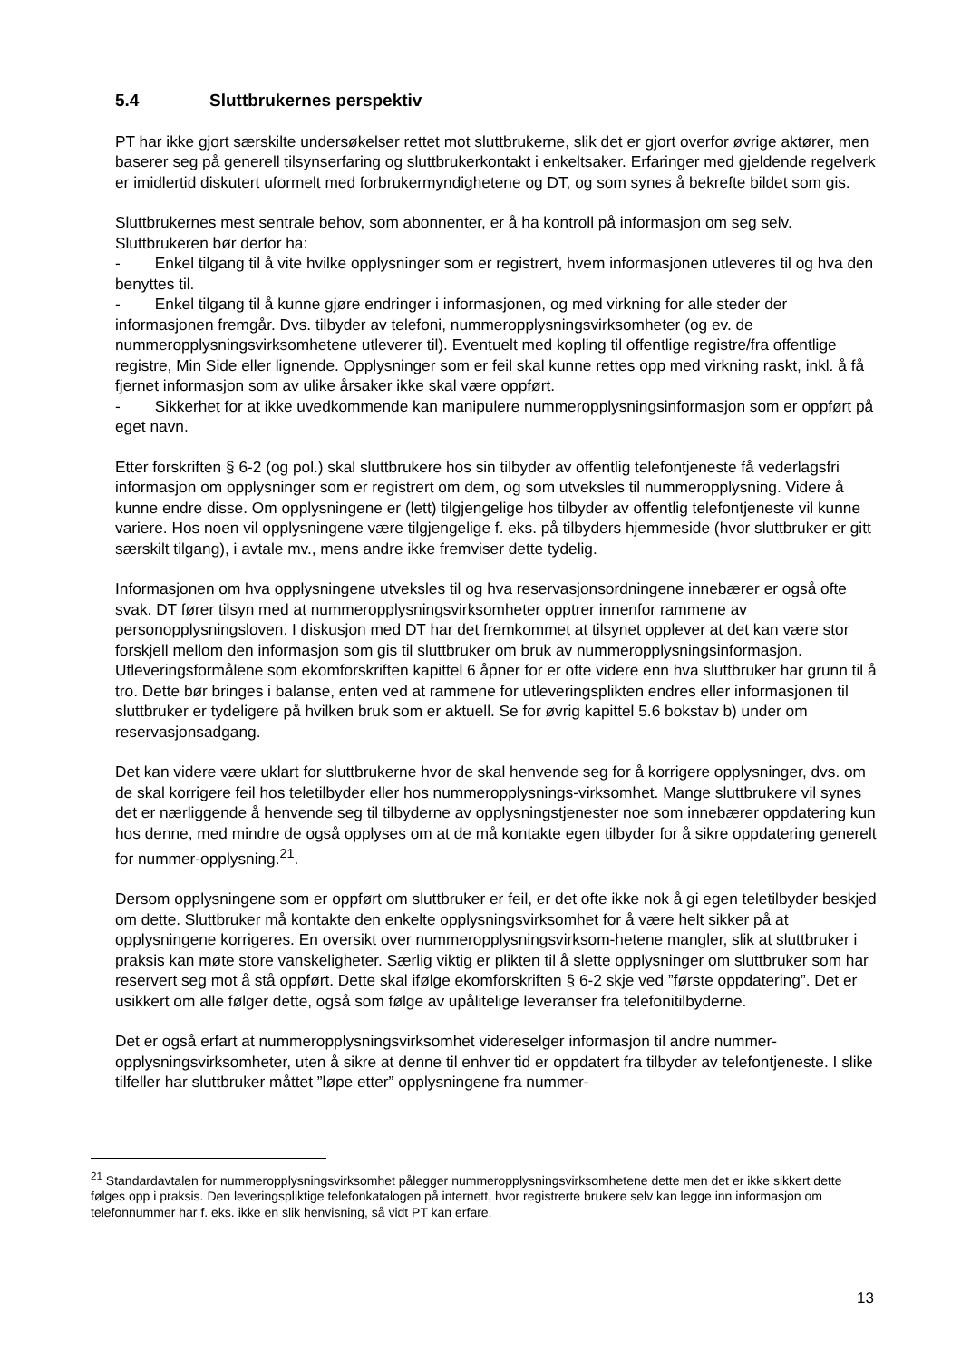5.4 Sluttbrukernes perspektiv
PT har ikke gjort særskilte undersøkelser rettet mot sluttbrukerne, slik det er gjort overfor øvrige aktører, men baserer seg på generell tilsynserfaring og sluttbrukerkontakt i enkeltsaker. Erfaringer med gjeldende regelverk er imidlertid diskutert uformelt med forbrukermyndighetene og DT, og som synes å bekrefte bildet som gis.
Sluttbrukernes mest sentrale behov, som abonnenter, er å ha kontroll på informasjon om seg selv. Sluttbrukeren bør derfor ha:
- Enkel tilgang til å vite hvilke opplysninger som er registrert, hvem informasjonen utleveres til og hva den benyttes til.
- Enkel tilgang til å kunne gjøre endringer i informasjonen, og med virkning for alle steder der informasjonen fremgår. Dvs. tilbyder av telefoni, nummeropplysningsvirksomheter (og ev. de nummeropplysningsvirksomhetene utleverer til). Eventuelt med kopling til offentlige registre/fra offentlige registre, Min Side eller lignende. Opplysninger som er feil skal kunne rettes opp med virkning raskt, inkl. å få fjernet informasjon som av ulike årsaker ikke skal være oppført.
- Sikkerhet for at ikke uvedkommende kan manipulere nummeropplysningsinformasjon som er oppført på eget navn.
Etter forskriften § 6-2 (og pol.) skal sluttbrukere hos sin tilbyder av offentlig telefontjeneste få vederlagsfri informasjon om opplysninger som er registrert om dem, og som utveksles til nummeropplysning. Videre å kunne endre disse. Om opplysningene er (lett) tilgjengelige hos tilbyder av offentlig telefontjeneste vil kunne variere. Hos noen vil opplysningene være tilgjengelige f. eks. på tilbyders hjemmeside (hvor sluttbruker er gitt særskilt tilgang), i avtale mv., mens andre ikke fremviser dette tydelig.
Informasjonen om hva opplysningene utveksles til og hva reservasjonsordningene innebærer er også ofte svak. DT fører tilsyn med at nummeropplysningsvirksomheter opptrer innenfor rammene av personopplysningsloven. I diskusjon med DT har det fremkommet at tilsynet opplever at det kan være stor forskjell mellom den informasjon som gis til sluttbruker om bruk av nummeropplysningsinformasjon. Utleveringsformålene som ekomforskriften kapittel 6 åpner for er ofte videre enn hva sluttbruker har grunn til å tro. Dette bør bringes i balanse, enten ved at rammene for utleveringsplikten endres eller informasjonen til sluttbruker er tydeligere på hvilken bruk som er aktuell. Se for øvrig kapittel 5.6 bokstav b) under om reservasjonsadgang.
Det kan videre være uklart for sluttbrukerne hvor de skal henvende seg for å korrigere opplysninger, dvs. om de skal korrigere feil hos teletilbyder eller hos nummeropplysnings-virksomhet. Mange sluttbrukere vil synes det er nærliggende å henvende seg til tilbyderne av opplysningstjenester noe som innebærer oppdatering kun hos denne, med mindre de også opplyses om at de må kontakte egen tilbyder for å sikre oppdatering generelt for nummer-opplysning.<sup>21</sup>.
Dersom opplysningene som er oppført om sluttbruker er feil, er det ofte ikke nok å gi egen teletilbyder beskjed om dette. Sluttbruker må kontakte den enkelte opplysningsvirksomhet for å være helt sikker på at opplysningene korrigeres. En oversikt over nummeropplysningsvirksom-hetene mangler, slik at sluttbruker i praksis kan møte store vanskeligheter. Særlig viktig er plikten til å slette opplysninger om sluttbruker som har reservert seg mot å stå oppført. Dette skal ifølge ekomforskriften § 6-2 skje ved ”første oppdatering”. Det er usikkert om alle følger dette, også som følge av upålitelige leveranser fra telefonitilbyderne.
Det er også erfart at nummeropplysningsvirksomhet videreselger informasjon til andre nummer-opplysningsvirksomheter, uten å sikre at denne til enhver tid er oppdatert fra tilbyder av telefontjeneste. I slike tilfeller har sluttbruker måttet ”løpe etter” opplysningene fra nummer-
<sup>21</sup> Standardavtalen for nummeropplysningsvirksomhet pålegger nummeropplysningsvirksomhetene dette men det er ikke sikkert dette følges opp i praksis. Den leveringspliktige telefonkatalogen på internett, hvor registrerte brukere selv kan legge inn informasjon om telefonnummer har f. eks. ikke en slik henvisning, så vidt PT kan erfare.
13